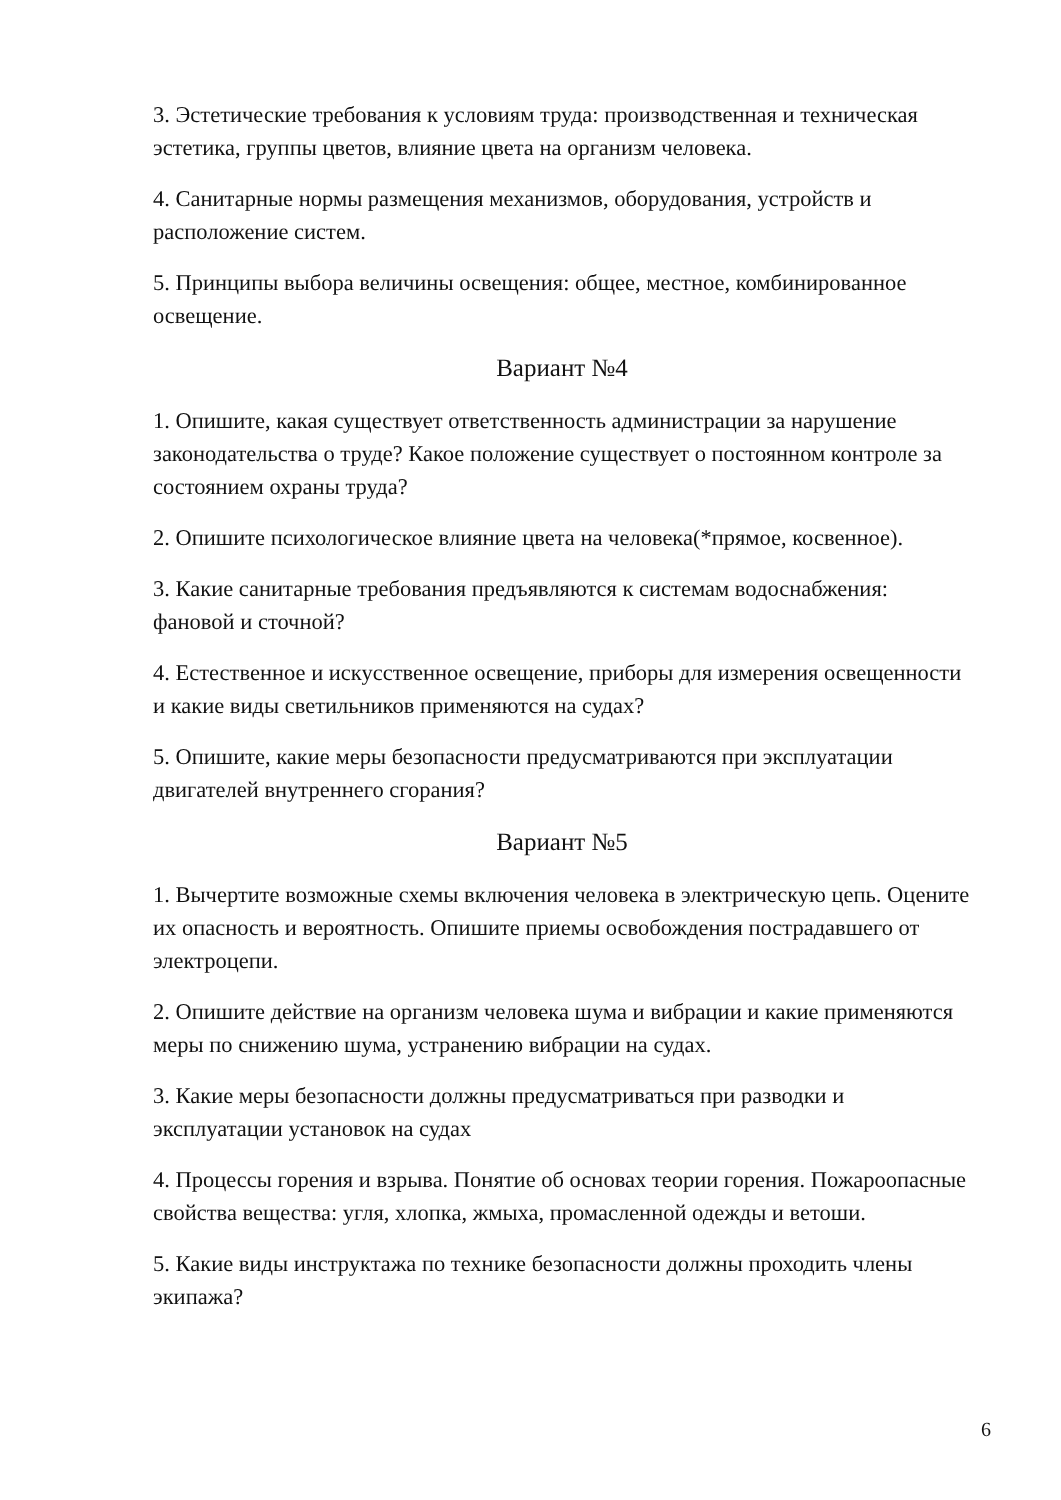3. Эстетические требования к условиям труда: производственная и техническая эстетика, группы цветов, влияние цвета на организм человека.
4. Санитарные нормы размещения механизмов, оборудования, устройств и расположение систем.
5. Принципы выбора величины освещения: общее, местное, комбинированное освещение.
Вариант №4
1. Опишите, какая существует ответственность администрации за нарушение законодательства о труде? Какое положение существует о постоянном контроле за состоянием охраны труда?
2. Опишите психологическое влияние цвета на человека(*прямое, косвенное).
3. Какие санитарные требования предъявляются к системам водоснабжения: фановой и сточной?
4. Естественное и искусственное освещение, приборы для измерения освещенности и какие виды светильников применяются на судах?
5. Опишите, какие меры безопасности предусматриваются при эксплуатации двигателей внутреннего сгорания?
Вариант №5
1. Вычертите возможные схемы включения человека в электрическую цепь. Оцените их опасность и вероятность. Опишите приемы освобождения пострадавшего от электроцепи.
2. Опишите действие на организм человека шума и вибрации и какие применяются меры по снижению шума, устранению вибрации на судах.
3. Какие меры безопасности должны предусматриваться при разводки и эксплуатации установок на судах
4. Процессы горения и взрыва. Понятие об основах теории горения. Пожароопасные свойства вещества: угля, хлопка, жмыха, промасленной одежды и ветоши.
5. Какие виды инструктажа по технике безопасности должны проходить члены экипажа?
6